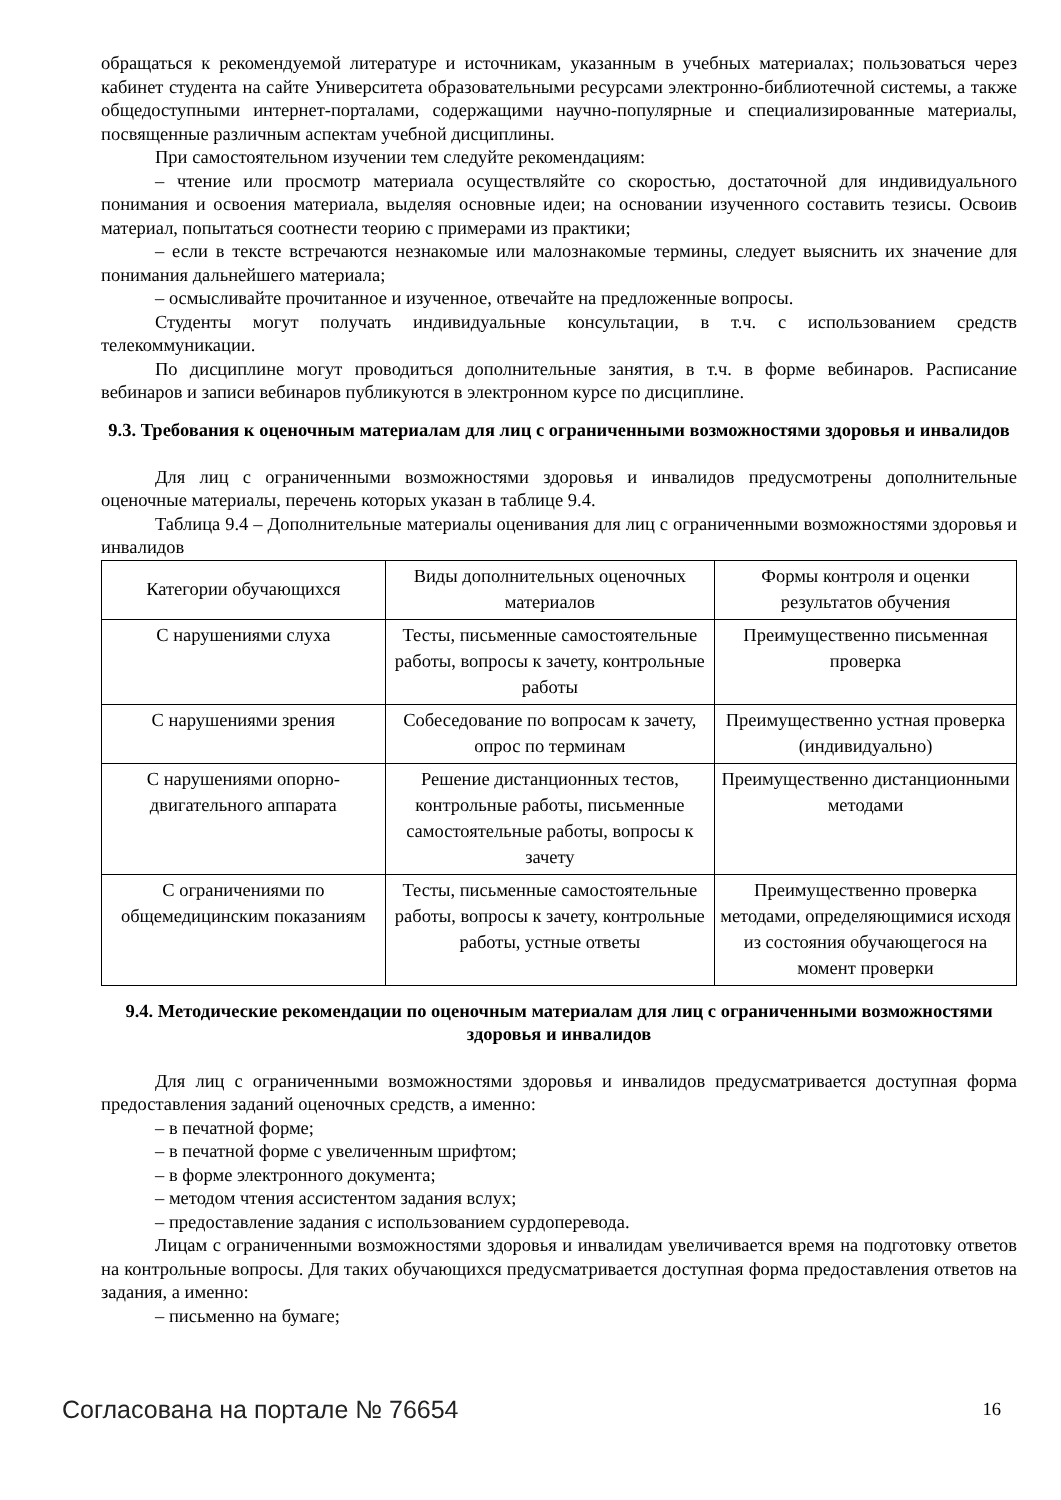обращаться к рекомендуемой литературе и источникам, указанным в учебных материалах; пользоваться через кабинет студента на сайте Университета образовательными ресурсами электронно-библиотечной системы, а также общедоступными интернет-порталами, содержащими научно-популярные и специализированные материалы, посвященные различным аспектам учебной дисциплины.
При самостоятельном изучении тем следуйте рекомендациям:
– чтение или просмотр материала осуществляйте со скоростью, достаточной для индивидуального понимания и освоения материала, выделяя основные идеи; на основании изученного составить тезисы. Освоив материал, попытаться соотнести теорию с примерами из практики;
– если в тексте встречаются незнакомые или малознакомые термины, следует выяснить их значение для понимания дальнейшего материала;
– осмысливайте прочитанное и изученное, отвечайте на предложенные вопросы.
Студенты могут получать индивидуальные консультации, в т.ч. с использованием средств телекоммуникации.
По дисциплине могут проводиться дополнительные занятия, в т.ч. в форме вебинаров. Расписание вебинаров и записи вебинаров публикуются в электронном курсе по дисциплине.
9.3. Требования к оценочным материалам для лиц с ограниченными возможностями здоровья и инвалидов
Для лиц с ограниченными возможностями здоровья и инвалидов предусмотрены дополнительные оценочные материалы, перечень которых указан в таблице 9.4.
Таблица 9.4 – Дополнительные материалы оценивания для лиц с ограниченными возможностями здоровья и инвалидов
| Категории обучающихся | Виды дополнительных оценочных материалов | Формы контроля и оценки результатов обучения |
| С нарушениями слуха | Тесты, письменные самостоятельные работы, вопросы к зачету, контрольные работы | Преимущественно письменная проверка |
| С нарушениями зрения | Собеседование по вопросам к зачету, опрос по терминам | Преимущественно устная проверка (индивидуально) |
| С нарушениями опорно-двигательного аппарата | Решение дистанционных тестов, контрольные работы, письменные самостоятельные работы, вопросы к зачету | Преимущественно дистанционными методами |
| С ограничениями по общемедицинским показаниям | Тесты, письменные самостоятельные работы, вопросы к зачету, контрольные работы, устные ответы | Преимущественно проверка методами, определяющимися исходя из состояния обучающегося на момент проверки |
9.4. Методические рекомендации по оценочным материалам для лиц с ограниченными возможностями здоровья и инвалидов
Для лиц с ограниченными возможностями здоровья и инвалидов предусматривается доступная форма предоставления заданий оценочных средств, а именно:
– в печатной форме;
– в печатной форме с увеличенным шрифтом;
– в форме электронного документа;
– методом чтения ассистентом задания вслух;
– предоставление задания с использованием сурдоперевода.
Лицам с ограниченными возможностями здоровья и инвалидам увеличивается время на подготовку ответов на контрольные вопросы. Для таких обучающихся предусматривается доступная форма предоставления ответов на задания, а именно:
– письменно на бумаге;
Согласована на портале № 76654 16